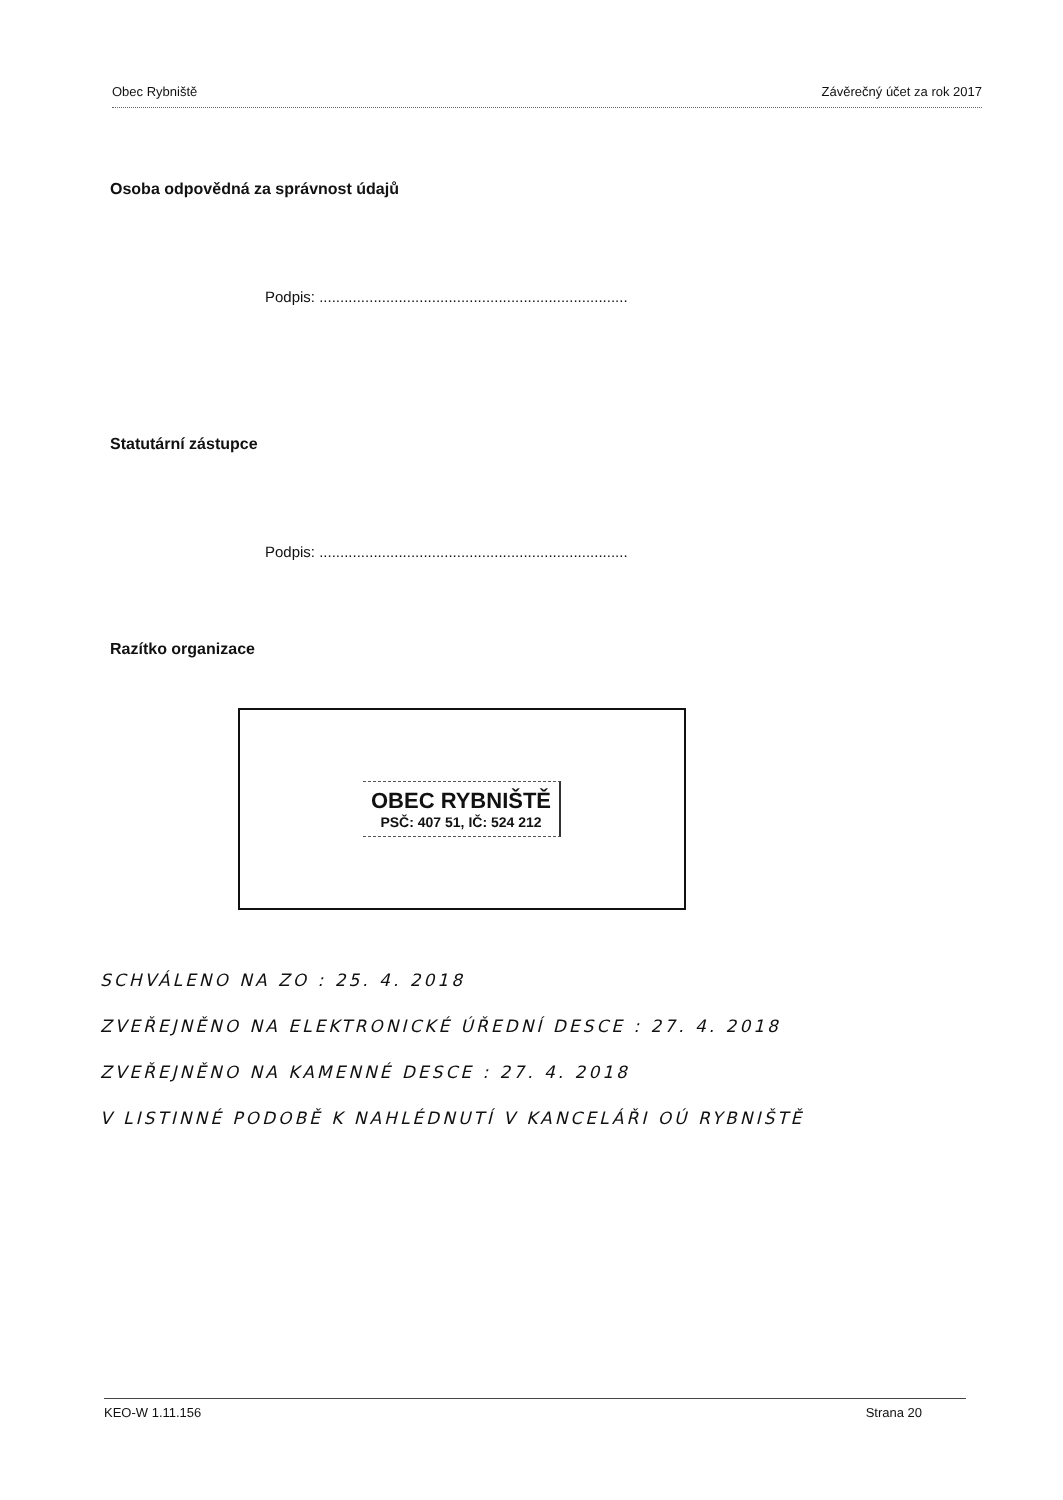Obec Rybniště Závěrečný účet za rok 2017
Osoba odpovědná za správnost údajů
Podpis: ..........................................................................
Statutární zástupce
Podpis: ..........................................................................
Razítko organizace
OBEC RYBNIŠTĚ
PSČ: 407 51, IČ: 524 212
SCHVÁLENO NA ZO : 25. 4. 2018
ZVEŘEJNĚNO NA ELEKTRONICKÉ ÚŘEDNÍ DESCE : 27. 4. 2018
ZVEŘEJNĚNO NA KAMENNÉ DESCE : 27. 4. 2018
V LISTINNÉ PODOBĚ K NAHLÉDNUTÍ V KANCELÁŘI OÚ RYBNIŠTĚ
KEO-W 1.11.156 Strana 20